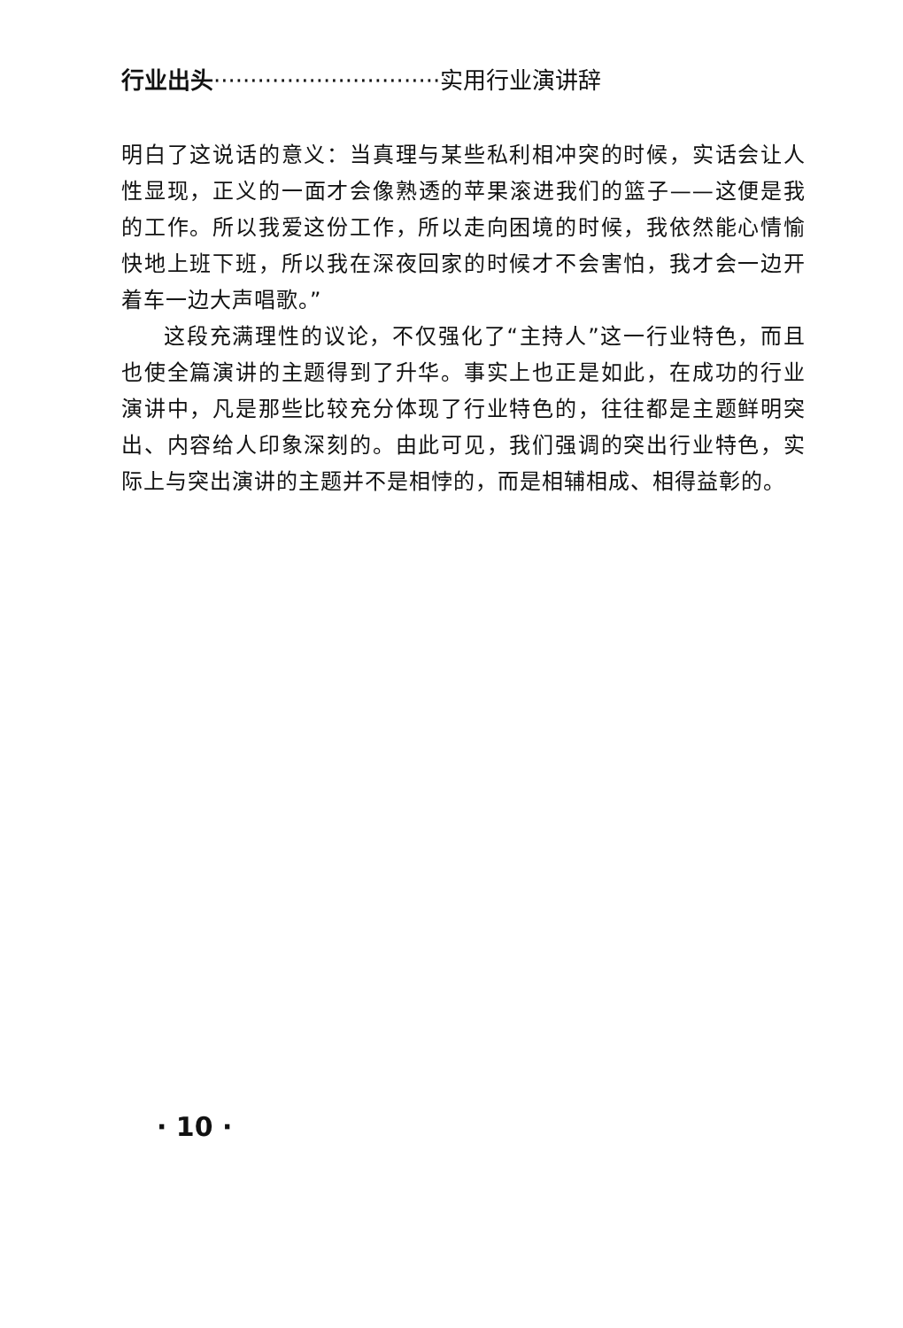行业出头·······························实用行业演讲辞
明白了这说话的意义：当真理与某些私利相冲突的时候，实话会让人性显现，正义的一面才会像熟透的苹果滚进我们的篮子——这便是我的工作。所以我爱这份工作，所以走向困境的时候，我依然能心情愉快地上班下班，所以我在深夜回家的时候才不会害怕，我才会一边开着车一边大声唱歌。”
这段充满理性的议论，不仅强化了“主持人”这一行业特色，而且也使全篇演讲的主题得到了升华。事实上也正是如此，在成功的行业演讲中，凡是那些比较充分体现了行业特色的，往往都是主题鲜明突出、内容给人印象深刻的。由此可见，我们强调的突出行业特色，实际上与突出演讲的主题并不是相悖的，而是相辅相成、相得益彰的。
· 10 ·